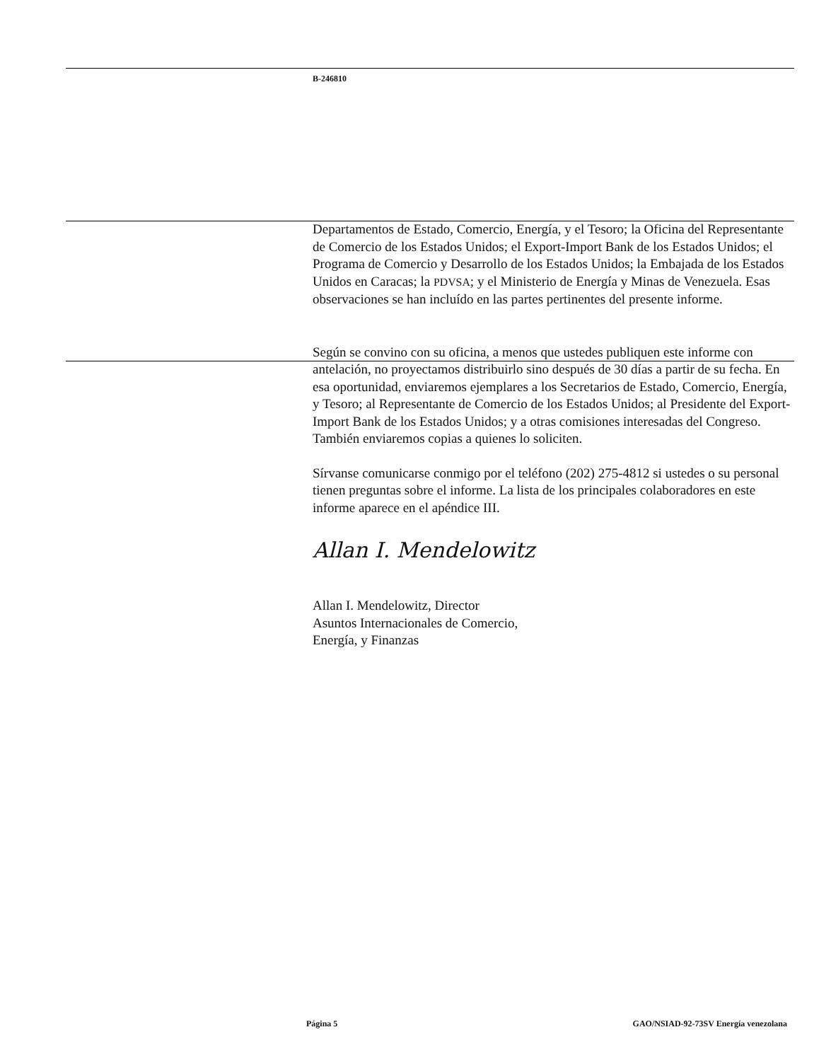B-246810
Departamentos de Estado, Comercio, Energía, y el Tesoro; la Oficina del Representante de Comercio de los Estados Unidos; el Export-Import Bank de los Estados Unidos; el Programa de Comercio y Desarrollo de los Estados Unidos; la Embajada de los Estados Unidos en Caracas; la PDVSA; y el Ministerio de Energía y Minas de Venezuela. Esas observaciones se han incluído en las partes pertinentes del presente informe.
Según se convino con su oficina, a menos que ustedes publiquen este informe con antelación, no proyectamos distribuirlo sino después de 30 días a partir de su fecha. En esa oportunidad, enviaremos ejemplares a los Secretarios de Estado, Comercio, Energía, y Tesoro; al Representante de Comercio de los Estados Unidos; al Presidente del Export-Import Bank de los Estados Unidos; y a otras comisiones interesadas del Congreso. También enviaremos copias a quienes lo soliciten.
Sírvanse comunicarse conmigo por el teléfono (202) 275-4812 si ustedes o su personal tienen preguntas sobre el informe. La lista de los principales colaboradores en este informe aparece en el apéndice III.
Allan I. Mendelowitz
Allan I. Mendelowitz, Director
Asuntos Internacionales de Comercio,
Energía, y Finanzas
Página 5 GAO/NSIAD-92-73SV Energía venezolana